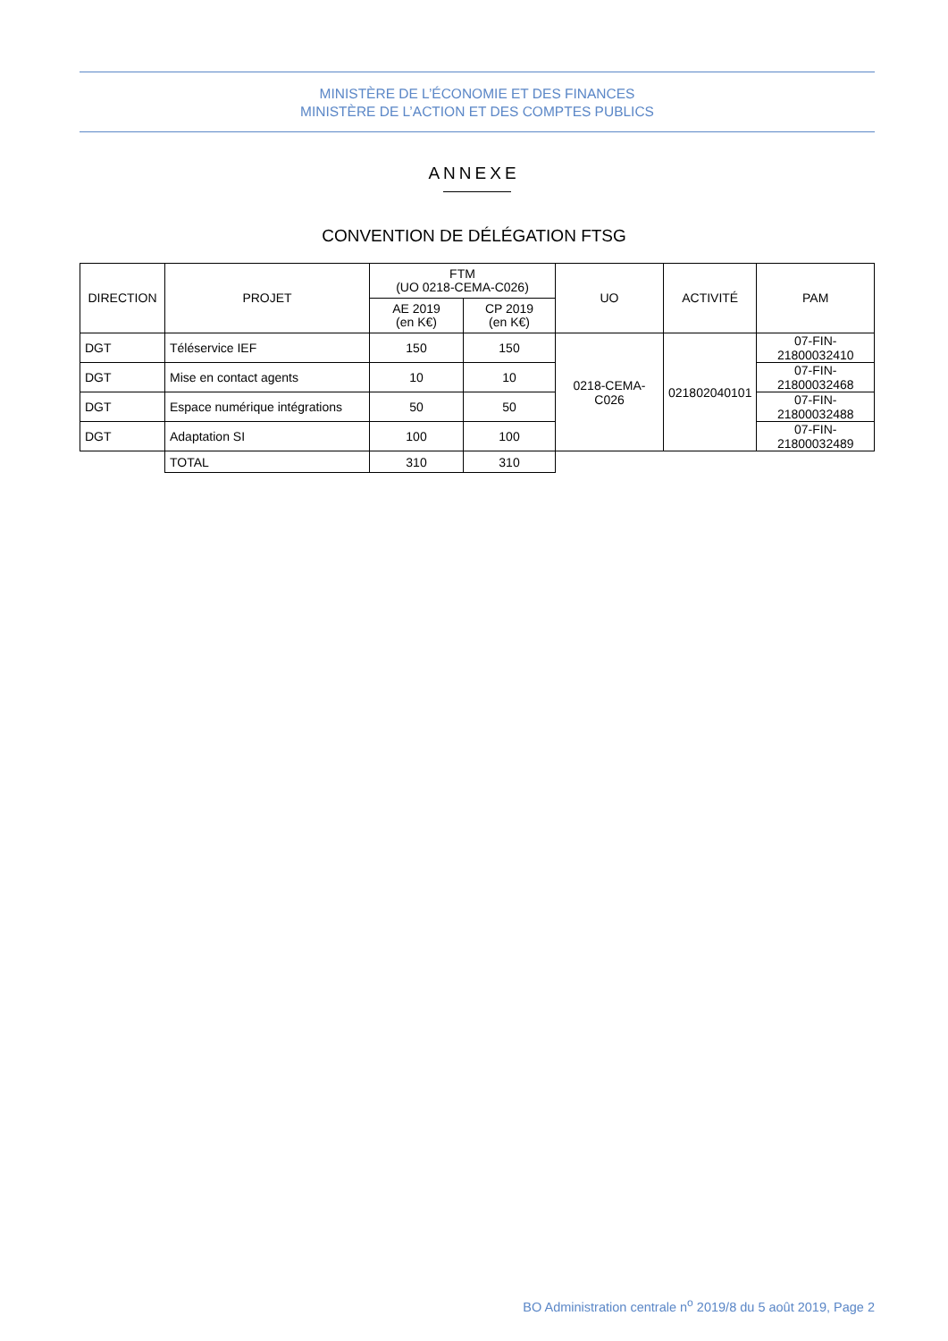MINISTÈRE DE L’ÉCONOMIE ET DES FINANCES
MINISTÈRE DE L’ACTION ET DES COMPTES PUBLICS
ANNEXE
CONVENTION DE DÉLÉGATION FTSG
| DIRECTION | PROJET | FTM (UO 0218-CEMA-C026) | | UO | ACTIVITÉ | PAM |
| --- | --- | --- | --- | --- | --- | --- |
| | | AE 2019 (en K€) | CP 2019 (en K€) | | | |
| DGT | Téléservice IEF | 150 | 150 | 0218-CEMA-C026 | 021802040101 | 07-FIN-21800032410 |
| DGT | Mise en contact agents | 10 | 10 | | | 07-FIN-21800032468 |
| DGT | Espace numérique intégrations | 50 | 50 | | | 07-FIN-21800032488 |
| DGT | Adaptation SI | 100 | 100 | | | 07-FIN-21800032489 |
| | TOTAL | 310 | 310 | | | |
BO Administration centrale n<sup>o</sup> 2019/8 du 5 août 2019, Page 2